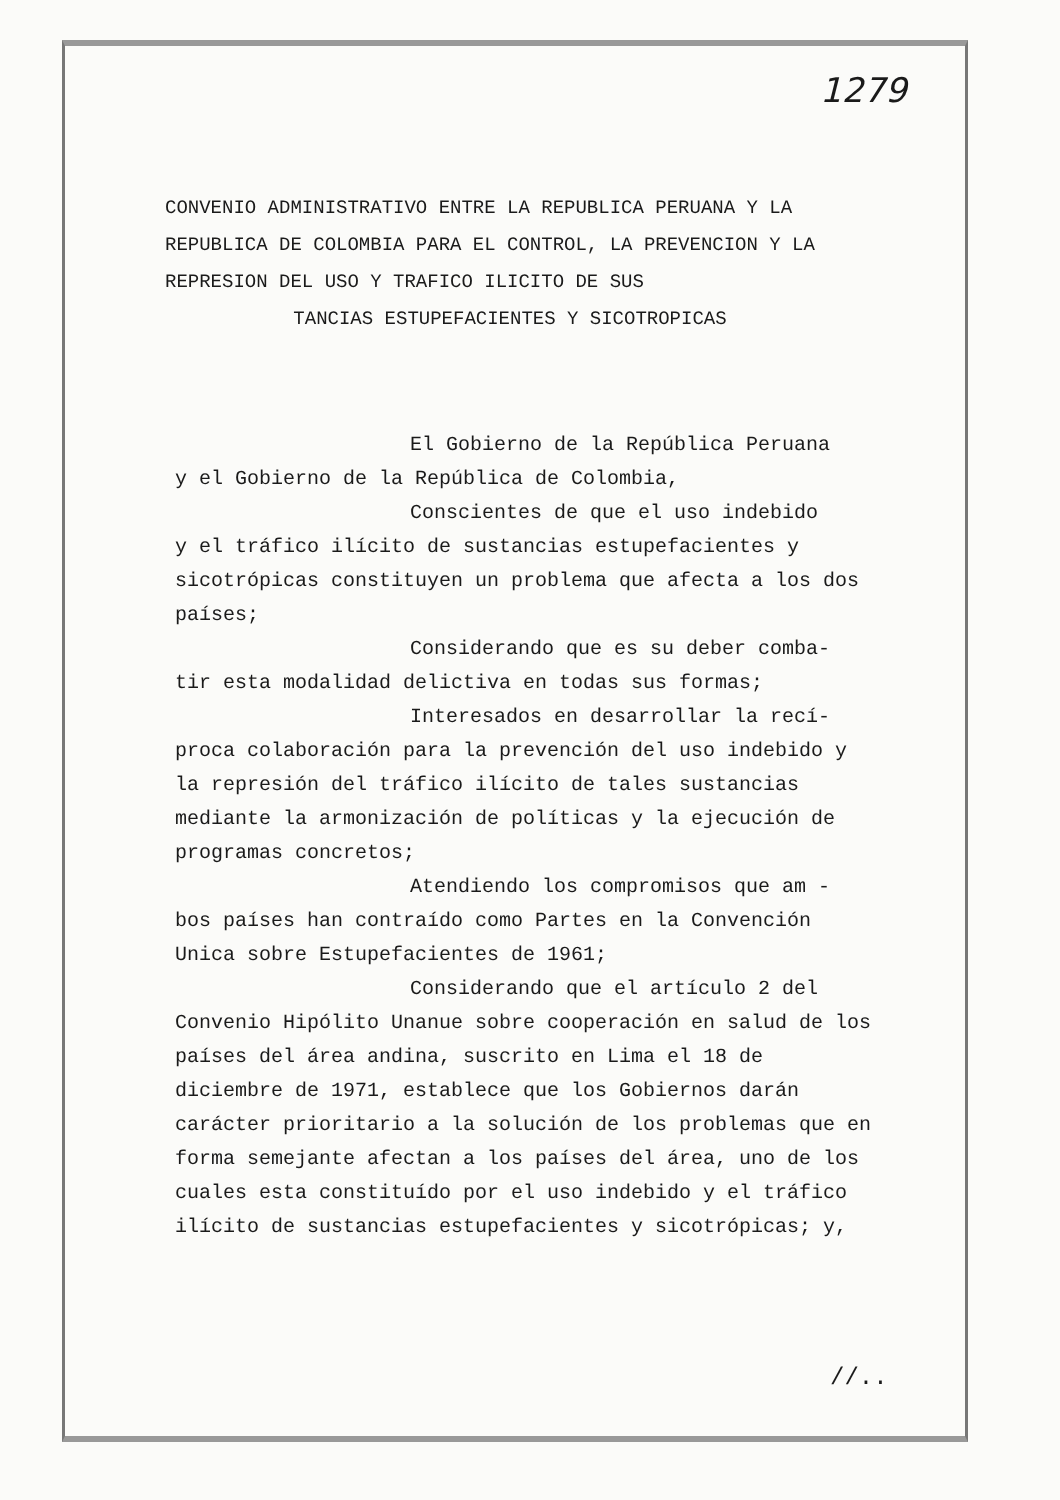1279
CONVENIO ADMINISTRATIVO ENTRE LA REPUBLICA PERUANA Y LA REPUBLICA DE COLOMBIA PARA EL CONTROL, LA PREVENCION Y LA REPRESION DEL USO Y TRAFICO ILICITO DE SUS
TANCIAS ESTUPEFACIENTES Y SICOTROPICAS
El Gobierno de la República Peruana
y el Gobierno de la República de Colombia,
Conscientes de que el uso indebido
y el tráfico ilícito de sustancias estupefacientes y sicotrópicas constituyen un problema que afecta a los dos países;
Considerando que es su deber comba-
tir esta modalidad delictiva en todas sus formas;
Interesados en desarrollar la recí-
proca colaboración para la prevención del uso indebido y la represión del tráfico ilícito de tales sustancias mediante la armonización de políticas y la ejecución de programas concretos;
Atendiendo los compromisos que am -
bos países han contraído como Partes en la Convención Unica sobre Estupefacientes de 1961;
Considerando que el artículo 2 del
Convenio Hipólito Unanue sobre cooperación en salud de los países del área andina, suscrito en Lima el 18 de diciembre de 1971, establece que los Gobiernos darán carácter prioritario a la solución de los problemas que en forma semejante afectan a los países del área, uno de los cuales esta constituído por el uso indebido y el tráfico ilícito de sustancias estupefacientes y sicotrópicas; y,
//..